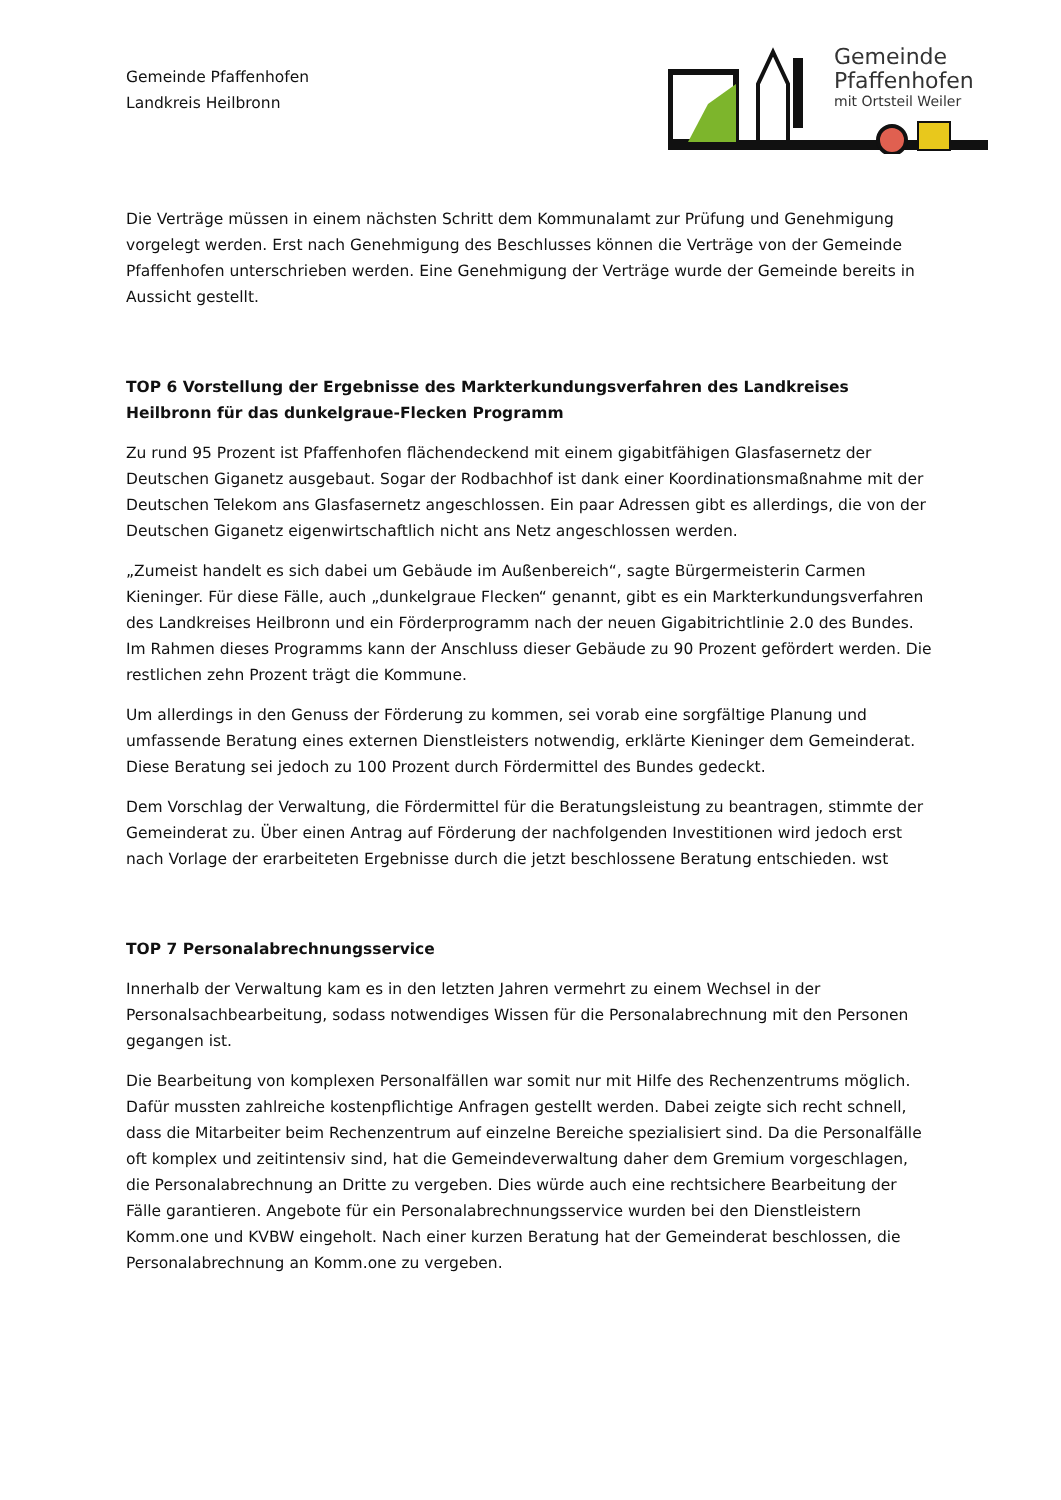Gemeinde Pfaffenhofen
Landkreis Heilbronn
Gemeinde
Pfaffenhofen
mit Ortsteil Weiler
Die Verträge müssen in einem nächsten Schritt dem Kommunalamt zur Prüfung und Genehmigung vorgelegt werden. Erst nach Genehmigung des Beschlusses können die Verträge von der Gemeinde Pfaffenhofen unterschrieben werden. Eine Genehmigung der Verträge wurde der Gemeinde bereits in Aussicht gestellt.
TOP 6 Vorstellung der Ergebnisse des Markterkundungsverfahren des Landkreises Heilbronn für das dunkelgraue-Flecken Programm
Zu rund 95 Prozent ist Pfaffenhofen flächendeckend mit einem gigabitfähigen Glasfasernetz der Deutschen Giganetz ausgebaut. Sogar der Rodbachhof ist dank einer Koordinationsmaßnahme mit der Deutschen Telekom ans Glasfasernetz angeschlossen. Ein paar Adressen gibt es allerdings, die von der Deutschen Giganetz eigenwirtschaftlich nicht ans Netz angeschlossen werden.
„Zumeist handelt es sich dabei um Gebäude im Außenbereich“, sagte Bürgermeisterin Carmen Kieninger. Für diese Fälle, auch „dunkelgraue Flecken“ genannt, gibt es ein Markterkundungsverfahren des Landkreises Heilbronn und ein Förderprogramm nach der neuen Gigabitrichtlinie 2.0 des Bundes. Im Rahmen dieses Programms kann der Anschluss dieser Gebäude zu 90 Prozent gefördert werden. Die restlichen zehn Prozent trägt die Kommune.
Um allerdings in den Genuss der Förderung zu kommen, sei vorab eine sorgfältige Planung und umfassende Beratung eines externen Dienstleisters notwendig, erklärte Kieninger dem Gemeinderat. Diese Beratung sei jedoch zu 100 Prozent durch Fördermittel des Bundes gedeckt.
Dem Vorschlag der Verwaltung, die Fördermittel für die Beratungsleistung zu beantragen, stimmte der Gemeinderat zu. Über einen Antrag auf Förderung der nachfolgenden Investitionen wird jedoch erst nach Vorlage der erarbeiteten Ergebnisse durch die jetzt beschlossene Beratung entschieden. wst
TOP 7 Personalabrechnungsservice
Innerhalb der Verwaltung kam es in den letzten Jahren vermehrt zu einem Wechsel in der Personalsachbearbeitung, sodass notwendiges Wissen für die Personalabrechnung mit den Personen gegangen ist.
Die Bearbeitung von komplexen Personalfällen war somit nur mit Hilfe des Rechenzentrums möglich. Dafür mussten zahlreiche kostenpflichtige Anfragen gestellt werden. Dabei zeigte sich recht schnell, dass die Mitarbeiter beim Rechenzentrum auf einzelne Bereiche spezialisiert sind. Da die Personalfälle oft komplex und zeitintensiv sind, hat die Gemeindeverwaltung daher dem Gremium vorgeschlagen, die Personalabrechnung an Dritte zu vergeben. Dies würde auch eine rechtsichere Bearbeitung der Fälle garantieren. Angebote für ein Personalabrechnungsservice wurden bei den Dienstleistern Komm.one und KVBW eingeholt. Nach einer kurzen Beratung hat der Gemeinderat beschlossen, die Personalabrechnung an Komm.one zu vergeben.